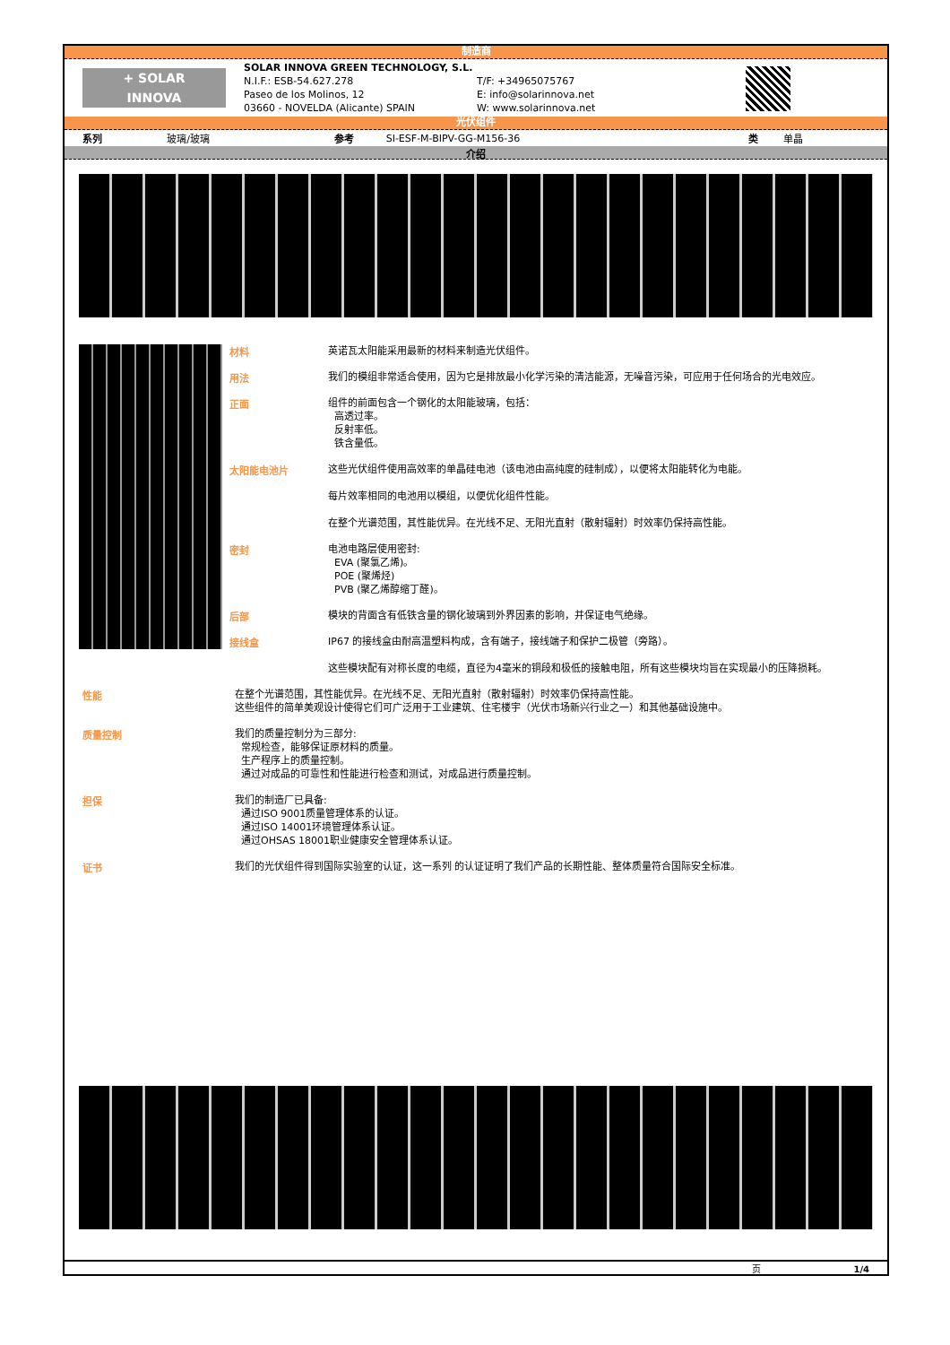制造商
+ SOLAR
INNOVA
SOLAR INNOVA GREEN TECHNOLOGY, S.L.
N.I.F.: ESB-54.627.278
Paseo de los Molinos, 12
03660 - NOVELDA (Alicante) SPAIN
T/F: +34965075767
E: info@solarinnova.net
W: www.solarinnova.net
光伏组件
| 系列 | 玻璃/玻璃 | 参考 | SI-ESF-M-BIPV-GG-M156-36 | 类 | 单晶 |
介绍
材料
英诺瓦太阳能采用最新的材料来制造光伏组件。
用法
我们的模组非常适合使用，因为它是排放最小化学污染的清洁能源，无噪音污染，可应用于任何场合的光电效应。
正面
组件的前面包含一个钢化的太阳能玻璃，包括：
高透过率。
反射率低。
铁含量低。
太阳能电池片
这些光伏组件使用高效率的单晶硅电池（该电池由高纯度的硅制成），以便将太阳能转化为电能。
每片效率相同的电池用以模组，以便优化组件性能。
在整个光谱范围，其性能优异。在光线不足、无阳光直射（散射辐射）时效率仍保持高性能。
密封
电池电路层使用密封:
EVA (聚氯乙烯)。
POE (聚烯烃)
PVB (聚乙烯醇缩丁醛)。
后部
模块的背面含有低铁含量的钢化玻璃到外界因素的影响，并保证电气绝缘。
接线盒
IP67 的接线盒由耐高温塑料构成，含有端子，接线端子和保护二极管（旁路）。
这些模块配有对称长度的电缆，直径为4毫米的铜段和极低的接触电阻，所有这些模块均旨在实现最小的压降损耗。
性能
在整个光谱范围，其性能优异。在光线不足、无阳光直射（散射辐射）时效率仍保持高性能。
这些组件的简单美观设计使得它们可广泛用于工业建筑、住宅楼宇（光伏市场新兴行业之一）和其他基础设施中。
质量控制
我们的质量控制分为三部分:
常规检查，能够保证原材料的质量。
生产程序上的质量控制。
通过对成品的可靠性和性能进行检查和测试，对成品进行质量控制。
担保
我们的制造厂已具备:
通过ISO 9001质量管理体系的认证。
通过ISO 14001环境管理体系认证。
通过OHSAS 18001职业健康安全管理体系认证。
证书
我们的光伏组件得到国际实验室的认证，这一系列 的认证证明了我们产品的长期性能、整体质量符合国际安全标准。
页 1/4